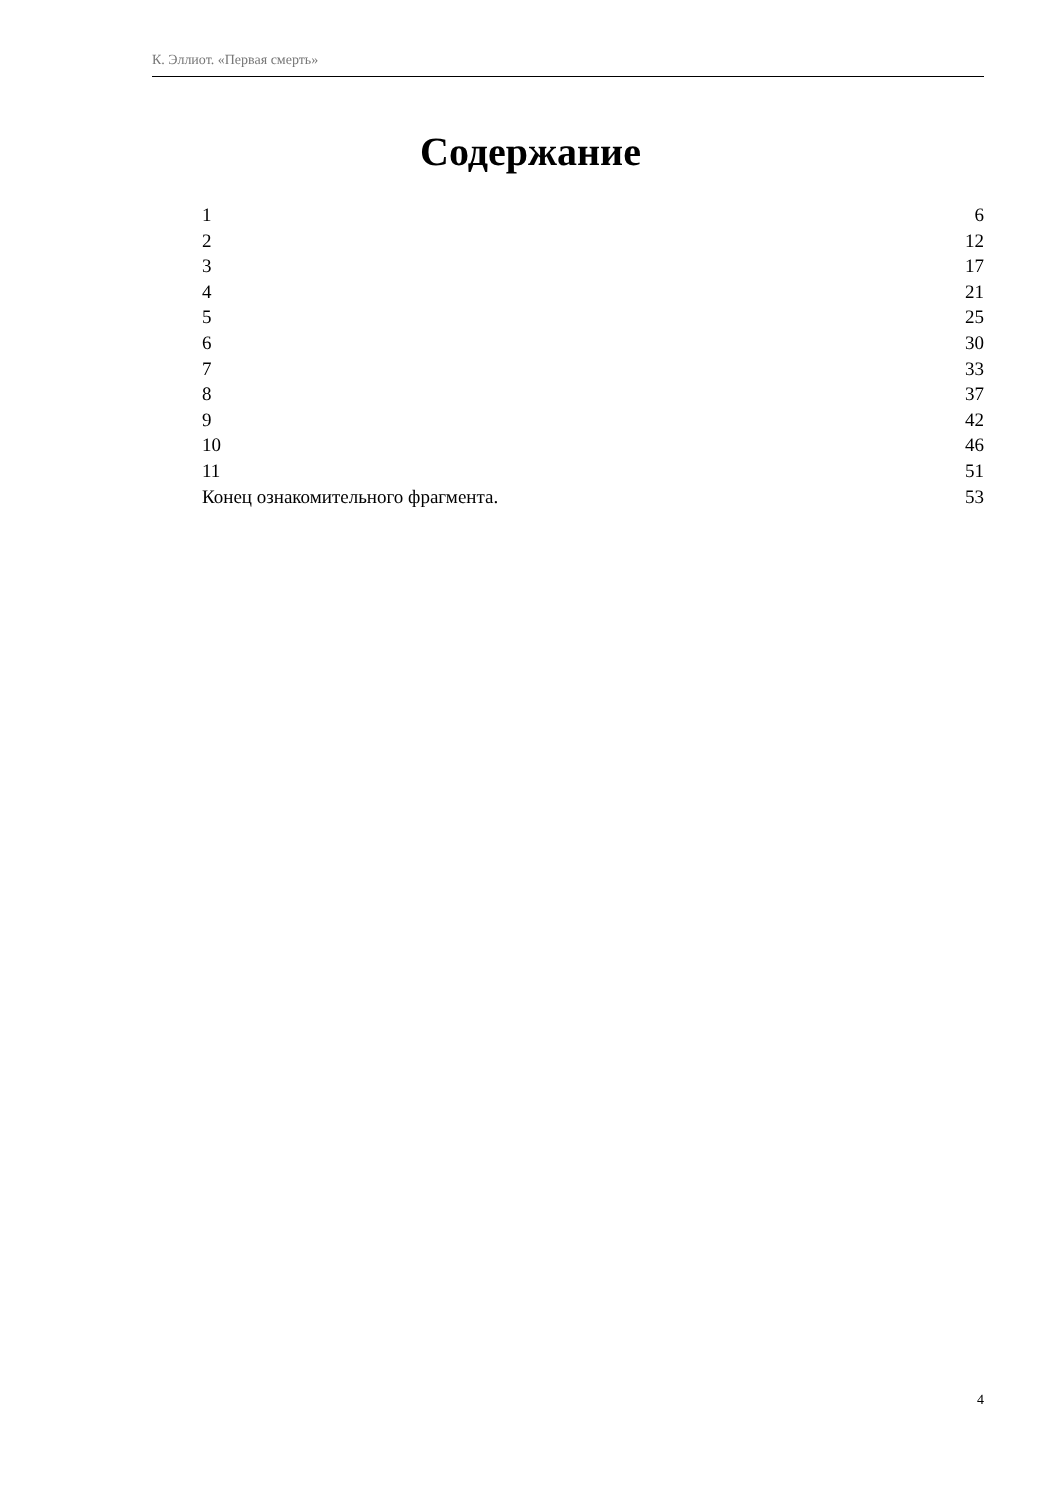К. Эллиот. «Первая смерть»
Содержание
| 1 | 6 |
| 2 | 12 |
| 3 | 17 |
| 4 | 21 |
| 5 | 25 |
| 6 | 30 |
| 7 | 33 |
| 8 | 37 |
| 9 | 42 |
| 10 | 46 |
| 11 | 51 |
| Конец ознакомительного фрагмента. | 53 |
4